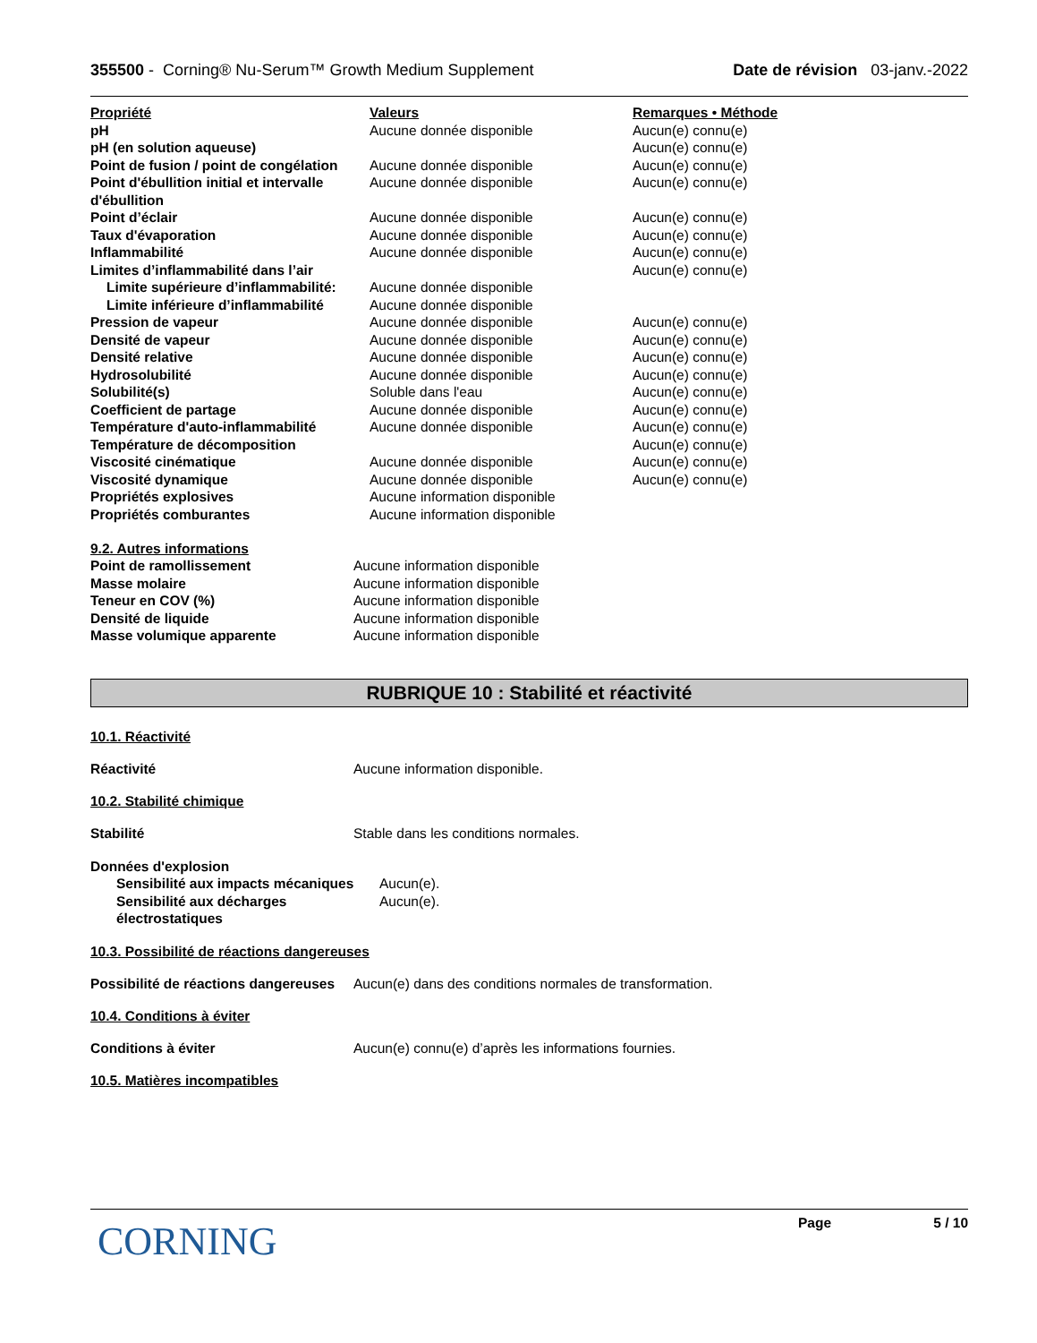355500 - Corning® Nu-Serum™ Growth Medium Supplement
Date de révision 03-janv.-2022
| Propriété | Valeurs | Remarques • Méthode |
| --- | --- | --- |
| pH | Aucune donnée disponible | Aucun(e) connu(e) |
| pH (en solution aqueuse) | | Aucun(e) connu(e) |
| Point de fusion / point de congélation | Aucune donnée disponible | Aucun(e) connu(e) |
| Point d'ébullition initial et intervalle d'ébullition | Aucune donnée disponible | Aucun(e) connu(e) |
| Point d’éclair | Aucune donnée disponible | Aucun(e) connu(e) |
| Taux d'évaporation | Aucune donnée disponible | Aucun(e) connu(e) |
| Inflammabilité | Aucune donnée disponible | Aucun(e) connu(e) |
| Limites d’inflammabilité dans l’air | | Aucun(e) connu(e) |
| Limite supérieure d’inflammabilité: | Aucune donnée disponible | |
| Limite inférieure d’inflammabilité | Aucune donnée disponible | |
| Pression de vapeur | Aucune donnée disponible | Aucun(e) connu(e) |
| Densité de vapeur | Aucune donnée disponible | Aucun(e) connu(e) |
| Densité relative | Aucune donnée disponible | Aucun(e) connu(e) |
| Hydrosolubilité | Aucune donnée disponible | Aucun(e) connu(e) |
| Solubilité(s) | Soluble dans l'eau | Aucun(e) connu(e) |
| Coefficient de partage | Aucune donnée disponible | Aucun(e) connu(e) |
| Température d'auto-inflammabilité | Aucune donnée disponible | Aucun(e) connu(e) |
| Température de décomposition | | Aucun(e) connu(e) |
| Viscosité cinématique | Aucune donnée disponible | Aucun(e) connu(e) |
| Viscosité dynamique | Aucune donnée disponible | Aucun(e) connu(e) |
| Propriétés explosives | Aucune information disponible | |
| Propriétés comburantes | Aucune information disponible | |
9.2. Autres informations
| Point de ramollissement | Aucune information disponible |
| Masse molaire | Aucune information disponible |
| Teneur en COV (%) | Aucune information disponible |
| Densité de liquide | Aucune information disponible |
| Masse volumique apparente | Aucune information disponible |
RUBRIQUE 10 : Stabilité et réactivité
10.1. Réactivité
Réactivité Aucune information disponible.
10.2. Stabilité chimique
Stabilité Stable dans les conditions normales.
| Données d'explosion | |
| Sensibilité aux impacts mécaniques | Aucun(e). |
| Sensibilité aux décharges électrostatiques | Aucun(e). |
10.3. Possibilité de réactions dangereuses
Possibilité de réactions dangereuses
Aucun(e) dans des conditions normales de transformation.
10.4. Conditions à éviter
Conditions à éviter Aucun(e) connu(e) d’après les informations fournies.
10.5. Matières incompatibles
CORNING
Page 5 / 10